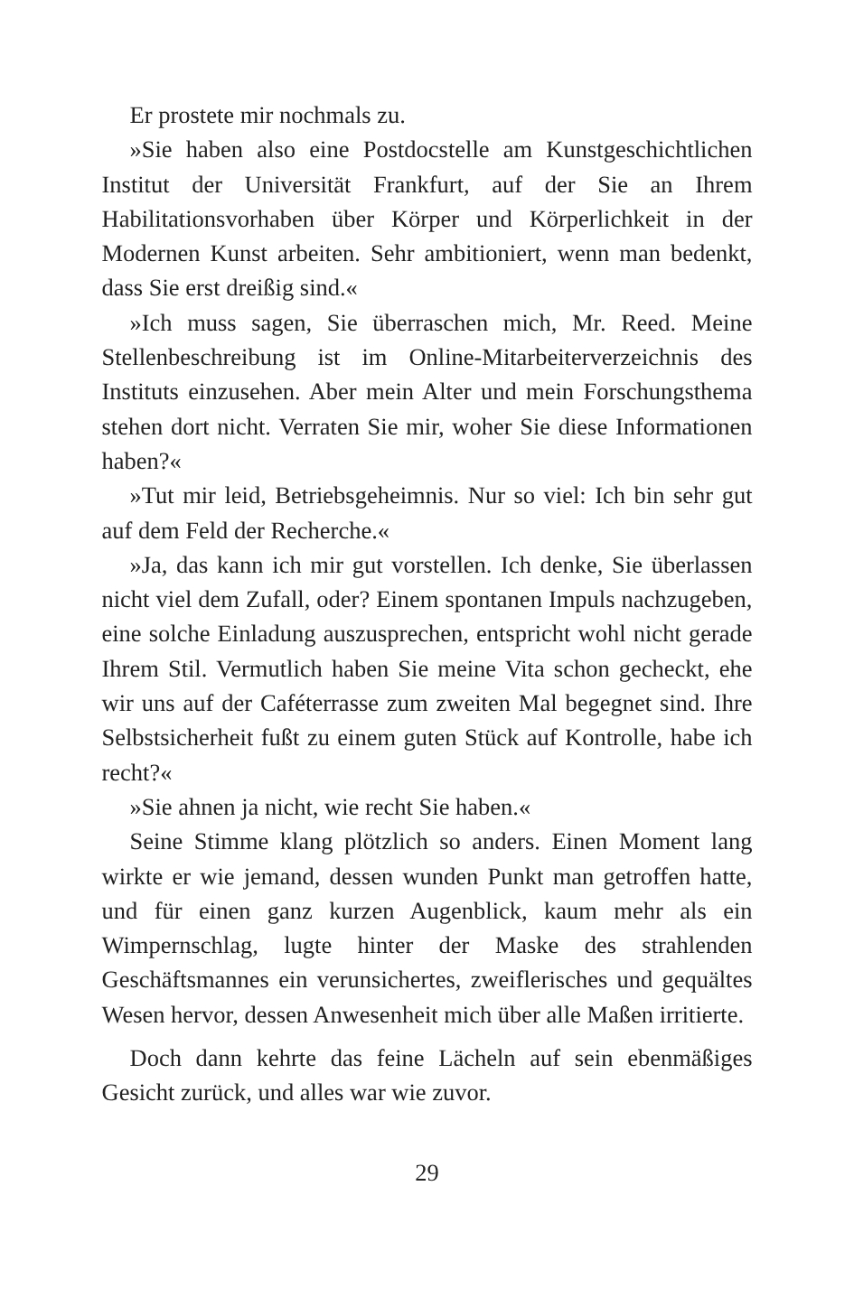Er prostete mir nochmals zu.
»Sie haben also eine Postdocstelle am Kunstgeschichtlichen Institut der Universität Frankfurt, auf der Sie an Ihrem Habilitationsvorhaben über Körper und Körperlichkeit in der Modernen Kunst arbeiten. Sehr ambitioniert, wenn man bedenkt, dass Sie erst dreißig sind.«
»Ich muss sagen, Sie überraschen mich, Mr. Reed. Meine Stellenbeschreibung ist im Online-Mitarbeiterverzeichnis des Instituts einzusehen. Aber mein Alter und mein Forschungsthema stehen dort nicht. Verraten Sie mir, woher Sie diese Informationen haben?«
»Tut mir leid, Betriebsgeheimnis. Nur so viel: Ich bin sehr gut auf dem Feld der Recherche.«
»Ja, das kann ich mir gut vorstellen. Ich denke, Sie überlassen nicht viel dem Zufall, oder? Einem spontanen Impuls nachzugeben, eine solche Einladung auszusprechen, entspricht wohl nicht gerade Ihrem Stil. Vermutlich haben Sie meine Vita schon gecheckt, ehe wir uns auf der Caféterrasse zum zweiten Mal begegnet sind. Ihre Selbstsicherheit fußt zu einem guten Stück auf Kontrolle, habe ich recht?«
»Sie ahnen ja nicht, wie recht Sie haben.«
Seine Stimme klang plötzlich so anders. Einen Moment lang wirkte er wie jemand, dessen wunden Punkt man getroffen hatte, und für einen ganz kurzen Augenblick, kaum mehr als ein Wimpernschlag, lugte hinter der Maske des strahlenden Geschäftsmannes ein verunsichertes, zweiflerisches und gequältes Wesen hervor, dessen Anwesenheit mich über alle Maßen irritierte.
Doch dann kehrte das feine Lächeln auf sein ebenmäßiges Gesicht zurück, und alles war wie zuvor.
29